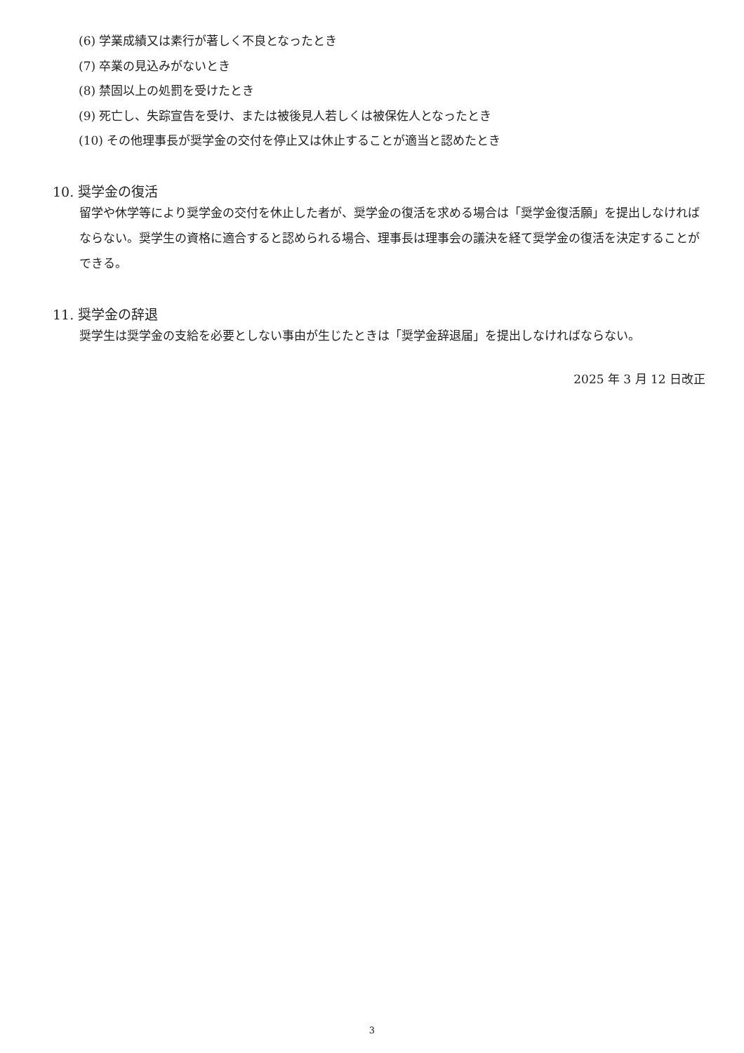(6) 学業成績又は素行が著しく不良となったとき
(7) 卒業の見込みがないとき
(8) 禁固以上の処罰を受けたとき
(9) 死亡し、失踪宣告を受け、または被後見人若しくは被保佐人となったとき
(10) その他理事長が奨学金の交付を停止又は休止することが適当と認めたとき
10. 奨学金の復活
留学や休学等により奨学金の交付を休止した者が、奨学金の復活を求める場合は「奨学金復活願」を提出しなければならない。奨学生の資格に適合すると認められる場合、理事長は理事会の議決を経て奨学金の復活を決定することができる。
11. 奨学金の辞退
奨学生は奨学金の支給を必要としない事由が生じたときは「奨学金辞退届」を提出しなければならない。
2025 年 3 月 12 日改正
3